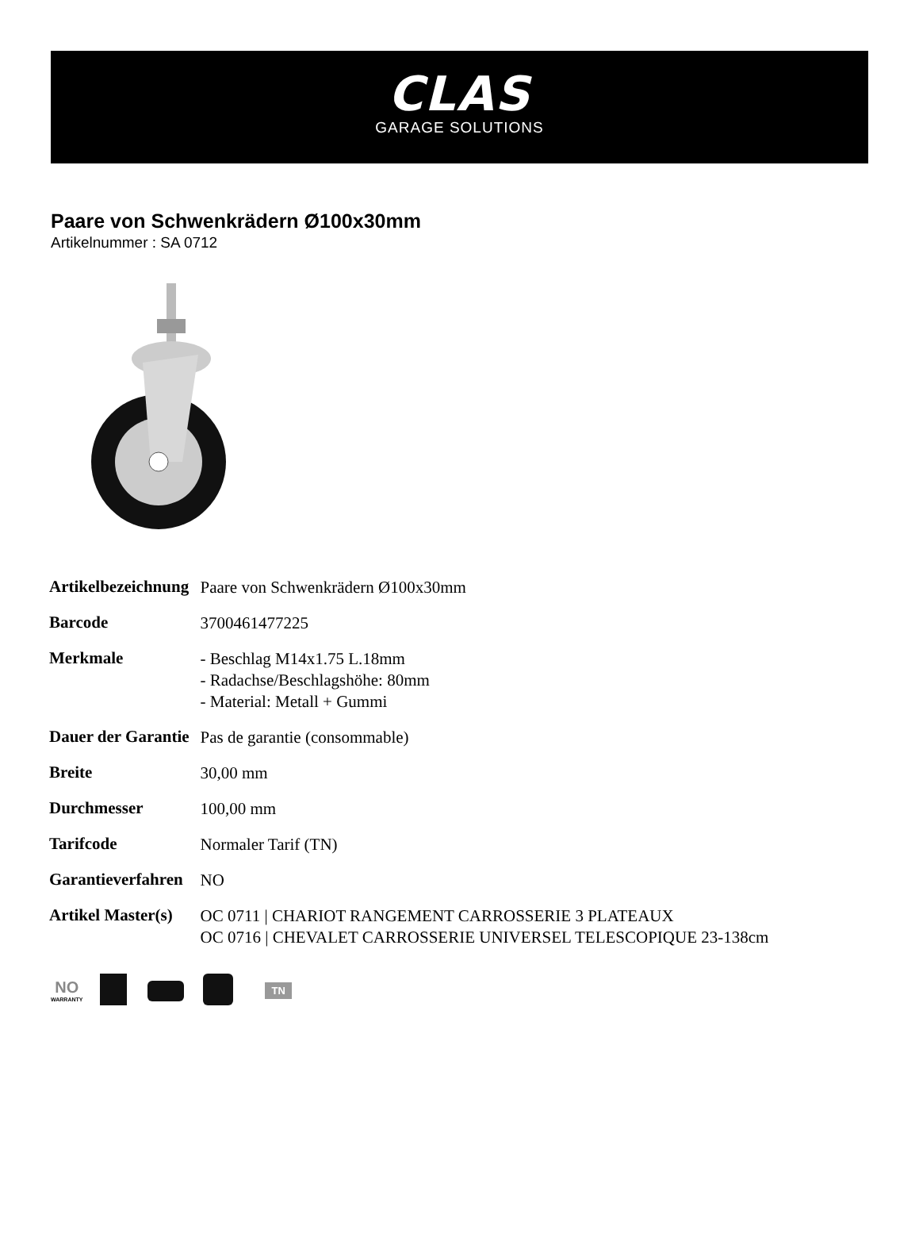CLAS
GARAGE SOLUTIONS
Paare von Schwenkrädern Ø100x30mm
Artikelnummer : SA 0712
| Artikelbezeichnung | Paare von Schwenkrädern Ø100x30mm |
| Barcode | 3700461477225 |
| Merkmale | - Beschlag M14x1.75 L.18mm - Radachse/Beschlagshöhe: 80mm - Material: Metall + Gummi |
| Dauer der Garantie | Pas de garantie (consommable) |
| Breite | 30,00 mm |
| Durchmesser | 100,00 mm |
| Tarifcode | Normaler Tarif (TN) |
| Garantieverfahren | NO |
| Artikel Master(s) | OC 0711 / CHARIOT RANGEMENT CARROSSERIE 3 PLATEAUX OC 0716 / CHEVALET CARROSSERIE UNIVERSEL TELESCOPIQUE 23-138cm |
NO
WARRANTY
TN